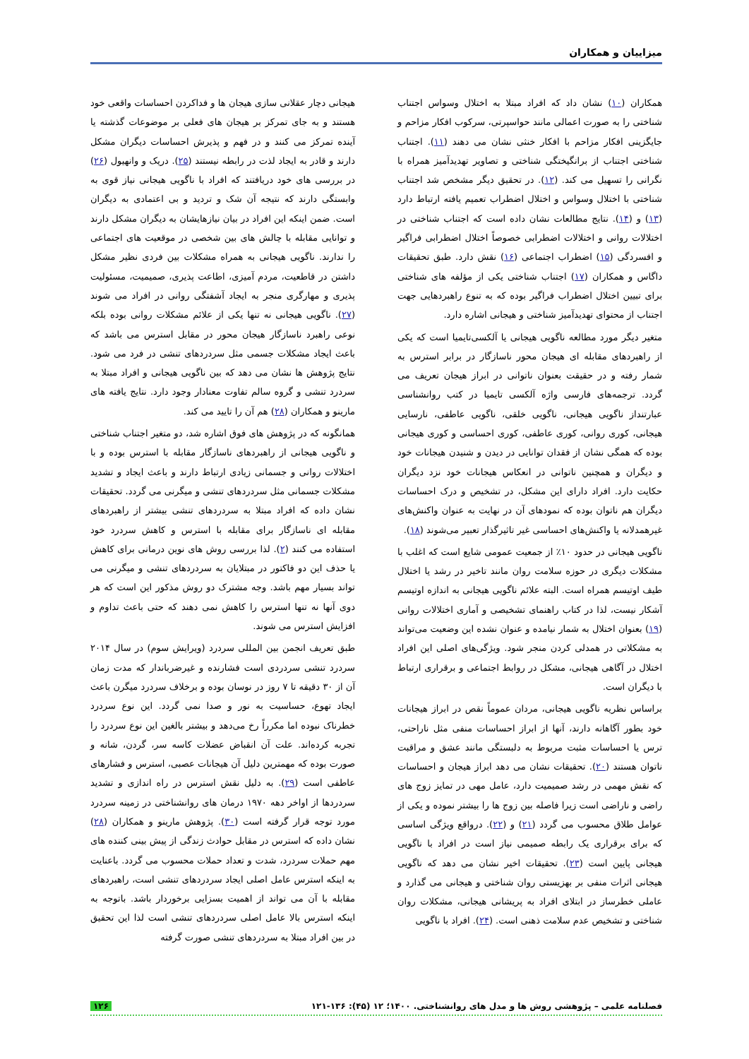میزاییان و همکاران
همکاران (۱۰) نشان داد که افراد مبتلا به اختلال وسواس اجتناب شناختی را به صورت اعمالی مانند حواسپرتی، سرکوب افکار مزاحم و جایگزینی افکار مزاحم با افکار خنثی نشان می دهند (۱۱). اجتناب شناختی اجتناب از برانگیختگی شناختی و تصاویر تهدیدآمیز همراه با نگرانی را تسهیل می کند. (۱۲). در تحقیق دیگر مشخص شد اجتناب شناختی با اختلال وسواس و اختلال اضطراب تعمیم یافته ارتباط دارد (۱۳) و (۱۴). نتایج مطالعات نشان داده است که اجتناب شناختی در اختلالات روانی و اختلالات اضطرابی خصوصاً اختلال اضطرابی فراگیر و افسردگی (۱۵) اضطراب اجتماعی (۱۶) نقش دارد. طبق تحقیقات داگاس و همکاران (۱۷) اجتناب شناختی یکی از مؤلفه های شناختی برای تبیین اختلال اضطراب فراگیر بوده که به تنوع راهبردهایی جهت اجتناب از محتوای تهدیدآمیز شناختی و هیجانی اشاره دارد.
متغیر دیگر مورد مطالعه ناگویی هیجانی یا آلکسی‌تایمیا است که یکی از راهبردهای مقابله ای هیجان محور ناسازگار در برابر استرس به شمار رفته و در حقیقت بعنوان ناتوانی در ابراز هیجان تعریف می گردد. ترجمه‌های فارسی واژه آلکسی تایمیا در کتب روانشناسی عبارتنداز ناگویی هیجانی، ناگویی خلقی، ناگویی عاطفی، نارسایی هیجانی، کوری روانی، کوری عاطفی، کوری احساسی و کوری هیجانی بوده که همگی نشان از فقدان توانایی در دیدن و شنیدن هیجانات خود و دیگران و همچنین ناتوانی در انعکاس هیجانات خود نزد دیگران حکایت دارد. افراد دارای این مشکل، در تشخیص و درک احساسات دیگران هم ناتوان بوده که نمودهای آن در نهایت به عنوان واکنش‌های غیرهمدلانه یا واکنش‌های احساسی غیر تاثیرگذار تعبیر می‌شوند (۱۸).
ناگویی هیجانی در حدود ۱۰٪ از جمعیت عمومی شایع است که اغلب با مشکلات دیگری در حوزه سلامت روان مانند تاخیر در رشد یا اختلال طیف اوتیسم همراه است. البته علائم ناگویی هیجانی به اندازه اوتیسم آشکار نیست، لذا در کتاب راهنمای تشخیصی و آماری اختلالات روانی (۱۹) بعنوان اختلال به شمار نیامده و عنوان نشده این وضعیت می‌تواند به مشکلاتی در همدلی کردن منجر شود. ویژگی‌های اصلی این افراد اختلال در آگاهی هیجانی، مشکل در روابط اجتماعی و برقراری ارتباط با دیگران است.
براساس نظریه ناگویی هیجانی، مردان عموماً نقص در ابراز هیجانات خود بطور آگاهانه دارند، آنها از ابراز احساسات منفی مثل ناراحتی، ترس یا احساسات مثبت مربوط به دلبستگی مانند عشق و مراقبت ناتوان هستند (۲۰). تحقیقات نشان می دهد ابراز هیجان و احساسات که نقش مهمی در رشد صمیمیت دارد، عامل مهی در تمایز زوج های راضی و ناراضی است زیرا فاصله بین زوج ها را بیشتر نموده و یکی از عوامل طلاق محسوب می گردد (۲۱) و (۲۲). درواقع ویژگی اساسی که برای برقراری یک رابطه صمیمی نیاز است در افراد با ناگویی هیجانی پایین است (۲۳). تحقیقات اخیر نشان می دهد که ناگویی هیجانی اثرات منفی بر بهزیستی روان شناختی و هیجانی می گذارد و عاملی خطرساز در ابتلای افراد به پریشانی هیجانی، مشکلات روان شناختی و تشخیص عدم سلامت ذهنی است. (۲۴). افراد با ناگویی
هیجانی دچار عقلانی سازی هیجان ها و فداکردن احساسات واقعی خود هستند و به جای تمرکز بر هیجان های فعلی بر موضوعات گذشته یا آینده تمرکز می کنند و در فهم و پذیرش احساسات دیگران مشکل دارند و قادر به ایجاد لذت در رابطه نیستند (۲۵). دریک و وانهیول (۲۶) در بررسی های خود دریافتند که افراد با ناگویی هیجانی نیاز قوی به وابستگی دارند که نتیجه آن شک و تردید و بی اعتمادی به دیگران است. ضمن اینکه این افراد در بیان نیازهایشان به دیگران مشکل دارند و توانایی مقابله با چالش های بین شخصی در موقعیت های اجتماعی را ندارند. ناگویی هیجانی به همراه مشکلات بین فردی نظیر مشکل داشتن در قاطعیت، مردم آمیزی، اطاعت پذیری، صمیمیت، مسئولیت پذیری و مهارگری منجر به ایجاد آشفتگی روانی در افراد می شوند (۲۷). ناگویی هیجانی نه تنها یکی از علائم مشکلات روانی بوده بلکه نوعی راهبرد ناسازگار هیجان محور در مقابل استرس می باشد که باعث ایجاد مشکلات جسمی مثل سردردهای تنشی در فرد می شود. نتایج پژوهش ها نشان می دهد که بین ناگویی هیجانی و افراد مبتلا به سردرد تنشی و گروه سالم تفاوت معنادار وجود دارد. نتایج یافته های مارینو و همکاران (۲۸) هم آن را تایید می کند.
همانگونه که در پژوهش های فوق اشاره شد، دو متغیر اجتناب شناختی و ناگویی هیجانی از راهبردهای ناسازگار مقابله با استرس بوده و با اختلالات روانی و جسمانی زیادی ارتباط دارند و باعث ایجاد و تشدید مشکلات جسمانی مثل سردردهای تنشی و میگرنی می گردد. تحقیقات نشان داده که افراد مبتلا به سردردهای تنشی بیشتر از راهبردهای مقابله ای ناسازگار برای مقابله با استرس و کاهش سردرد خود استفاده می کنند (۲). لذا بررسی روش های نوین درمانی برای کاهش یا حذف این دو فاکتور در مبتلایان به سردردهای تنشی و میگرنی می تواند بسیار مهم باشد. وجه مشترک دو روش مذکور این است که هر دوی آنها نه تنها استرس را کاهش نمی دهند که حتی باعث تداوم و افزایش استرس می شوند.
طبق تعریف انجمن بین المللی سردرد (ویرایش سوم) در سال ۲۰۱۴ سردرد تنشی سردردی است فشارنده و غیرضرباندار که مدت زمان آن از ۳۰ دقیقه تا ۷ روز در نوسان بوده و برخلاف سردرد میگرن باعث ایجاد تهوع، حساسیت به نور و صدا نمی گردد. این نوع سردرد خطرناک نبوده اما مکرراً رخ می‌دهد و بیشتر بالغین این نوع سردرد را تجربه کرده‌اند. علت آن انقباض عضلات کاسه سر، گردن، شانه و صورت بوده که مهمترین دلیل آن هیجانات عصبی، استرس و فشارهای عاطفی است (۲۹). به دلیل نقش استرس در راه اندازی و تشدید سردردها از اواخر دهه ۱۹۷۰ درمان های روانشناختی در زمینه سردرد مورد توجه قرار گرفته است (۳۰). پژوهش مارینو و همکاران (۲۸) نشان داده که استرس در مقابل حوادث زندگی از پیش بینی کننده های مهم حملات سردرد، شدت و تعداد حملات محسوب می گردد. باعنایت به اینکه استرس عامل اصلی ایجاد سردردهای تنشی است، راهبردهای مقابله با آن می تواند از اهمیت بسزایی برخوردار باشد. باتوجه به اینکه استرس بالا عامل اصلی سردردهای تنشی است لذا این تحقیق در بین افراد مبتلا به سردردهای تنشی صورت گرفته
فصلنامه علمی – پژوهشی روش ها و مدل های روانشناختی. ۱۴۰۰؛ ۱۲ (۴۵): ۱۳۶-۱۲۱ ۱۲۶